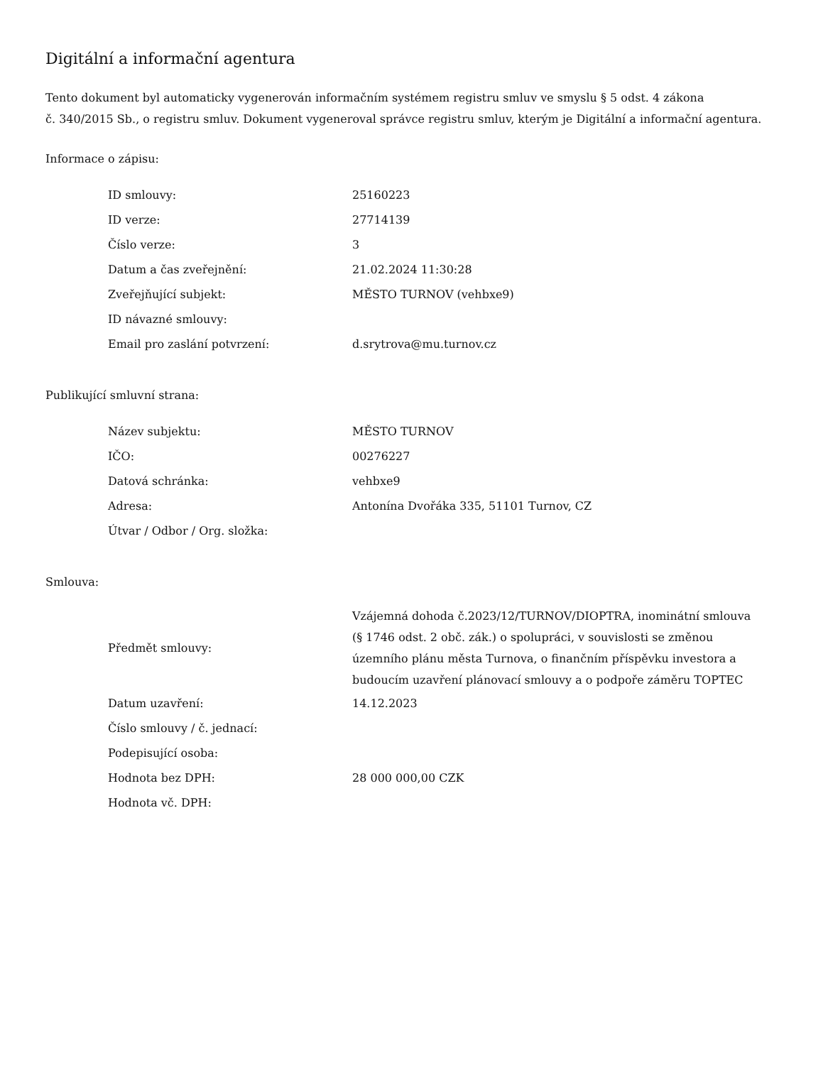Digitální a informační agentura
Tento dokument byl automaticky vygenerován informačním systémem registru smluv ve smyslu § 5 odst. 4 zákona
č. 340/2015 Sb., o registru smluv. Dokument vygeneroval správce registru smluv, kterým je Digitální a informační agentura.
Informace o zápisu:
| ID smlouvy: | 25160223 |
| ID verze: | 27714139 |
| Číslo verze: | 3 |
| Datum a čas zveřejnění: | 21.02.2024 11:30:28 |
| Zveřejňující subjekt: | MĚSTO TURNOV (vehbxe9) |
| ID návazné smlouvy: | |
| Email pro zaslání potvrzení: | d.srytrova@mu.turnov.cz |
Publikující smluvní strana:
| Název subjektu: | MĚSTO TURNOV |
| IČO: | 00276227 |
| Datová schránka: | vehbxe9 |
| Adresa: | Antonína Dvořáka 335, 51101 Turnov, CZ |
| Útvar / Odbor / Org. složka: | |
Smlouva:
| Předmět smlouvy: | Vzájemná dohoda č.2023/12/TURNOV/DIOPTRA, inominátní smlouva (§ 1746 odst. 2 obč. zák.) o spolupráci, v souvislosti se změnou územního plánu města Turnova, o finančním příspěvku investora a budoucím uzavření plánovací smlouvy a o podpoře záměru TOPTEC |
| Datum uzavření: | 14.12.2023 |
| Číslo smlouvy / č. jednací: | |
| Podepisující osoba: | |
| Hodnota bez DPH: | 28 000 000,00 CZK |
| Hodnota vč. DPH: | |